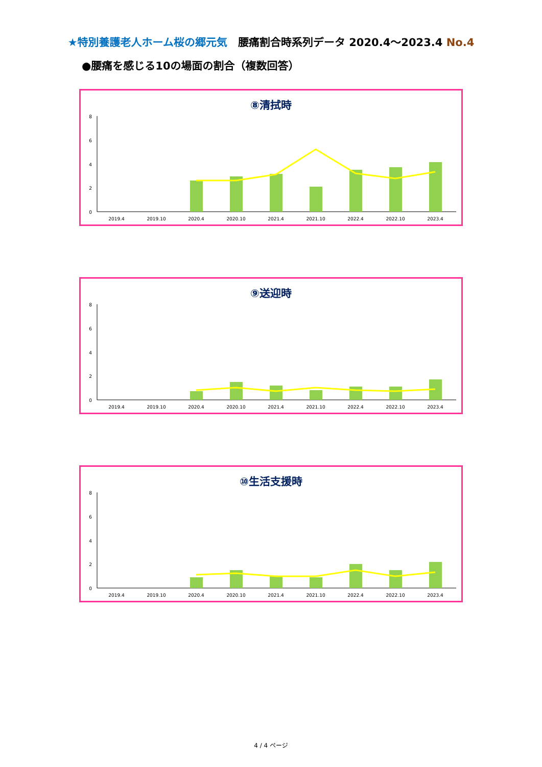★特別養護老人ホーム桜の郷元気　腰痛割合時系列データ 2020.4～2023.4 No.4
●腰痛を感じる10の場面の割合（複数回答）
⑧清拭時
8
6
4
2
0
2019.4
2019.10
2020.4
2020.10
2021.4
2021.10
2022.4
2022.10
2023.4
⑨送迎時
8
6
4
2
0
2019.4
2019.10
2020.4
2020.10
2021.4
2021.10
2022.4
2022.10
2023.4
⑩生活支援時
8
6
4
2
0
2019.4
2019.10
2020.4
2020.10
2021.4
2021.10
2022.4
2022.10
2023.4
4 / 4 ページ